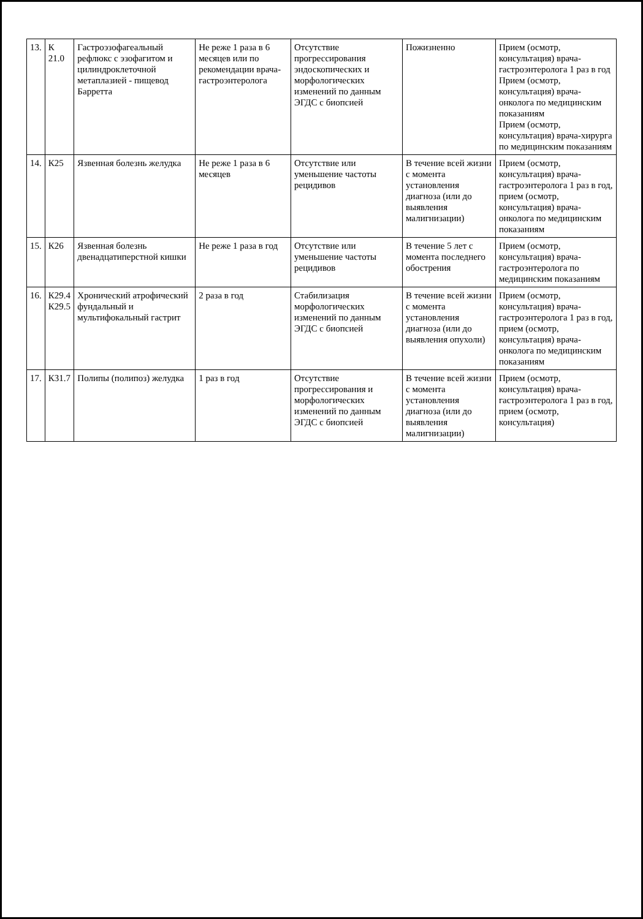| 13. | К 21.0 | Гастроэзофагеальный рефлюкс с эзофагитом и цилиндроклеточной метаплазией - пищевод Барретта | Не реже 1 раза в 6 месяцев или по рекомендации врача-гастроэнтеролога | Отсутствие прогрессирования эндоскопических и морфологических изменений по данным ЭГДС с биопсией | Пожизненно | Прием (осмотр, консультация) врача-гастроэнтеролога 1 раз в год Прием (осмотр, консультация) врача-онколога по медицинским показаниям Прием (осмотр, консультация) врача-хирурга по медицинским показаниям |
| 14. | К25 | Язвенная болезнь желудка | Не реже 1 раза в 6 месяцев | Отсутствие или уменьшение частоты рецидивов | В течение всей жизни с момента установления диагноза (или до выявления малигнизации) | Прием (осмотр, консультация) врача-гастроэнтеролога 1 раз в год, прием (осмотр, консультация) врача-онколога по медицинским показаниям |
| 15. | К26 | Язвенная болезнь двенадцатиперстной кишки | Не реже 1 раза в год | Отсутствие или уменьшение частоты рецидивов | В течение 5 лет с момента последнего обострения | Прием (осмотр, консультация) врача-гастроэнтеролога по медицинским показаниям |
| 16. | К29.4 К29.5 | Хронический атрофический фундальный и мультифокальный гастрит | 2 раза в год | Стабилизация морфологических изменений по данным ЭГДС с биопсией | В течение всей жизни с момента установления диагноза (или до выявления опухоли) | Прием (осмотр, консультация) врача-гастроэнтеролога 1 раз в год, прием (осмотр, консультация) врача-онколога по медицинским показаниям |
| 17. | К31.7 | Полипы (полипоз) желудка | 1 раз в год | Отсутствие прогрессирования и морфологических изменений по данным ЭГДС с биопсией | В течение всей жизни с момента установления диагноза (или до выявления малигнизации) | Прием (осмотр, консультация) врача-гастроэнтеролога 1 раз в год, прием (осмотр, консультация) |